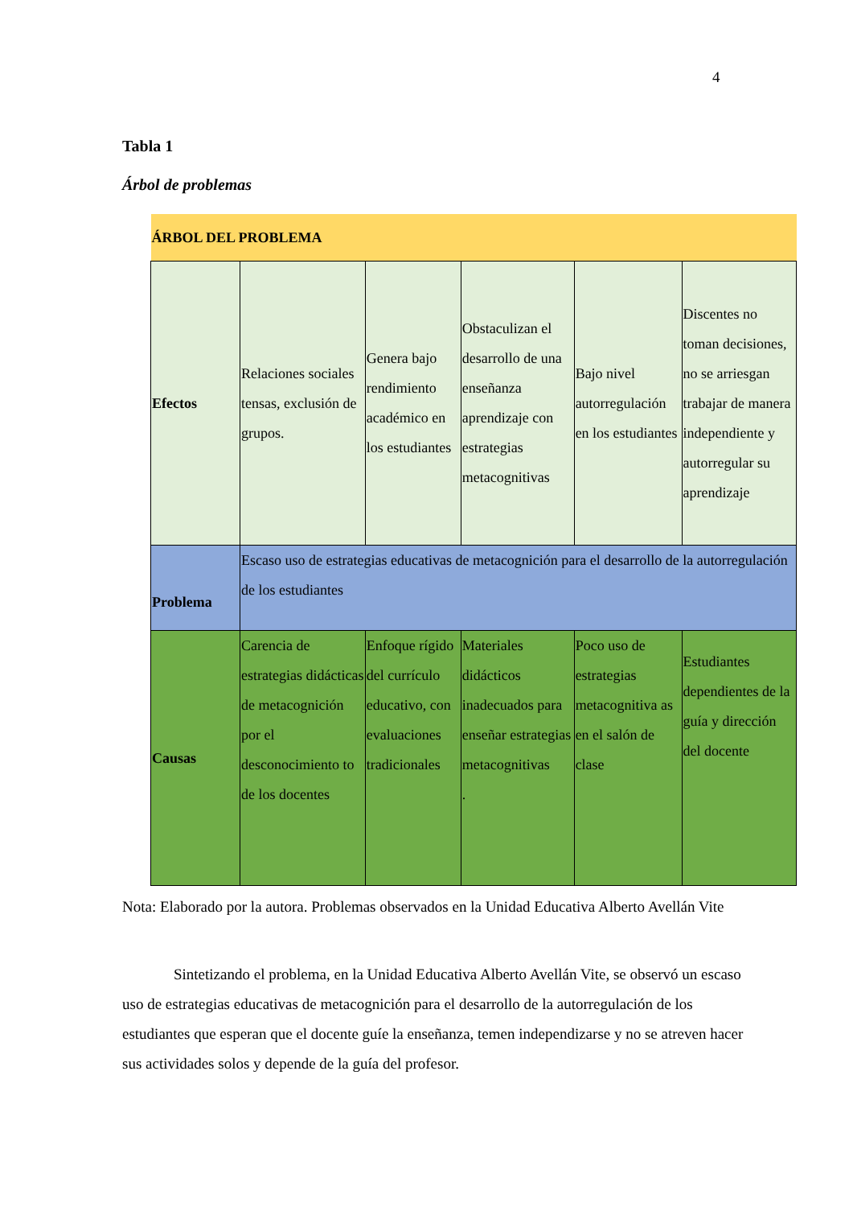4
Tabla 1
Árbol de problemas
| ÁRBOL DEL PROBLEMA | | | | | |
| Efectos | Relaciones sociales tensas, exclusión de grupos. | Genera bajo rendimiento académico en los estudiantes | Obstaculizan el desarrollo de una enseñanza aprendizaje con estrategias metacognitivas | Bajo nivel autorregulación en los estudiantes | Discentes no toman decisiones, no se arriesgan trabajar de manera independiente y autorregular su aprendizaje |
| Problema | Escaso uso de estrategias educativas de metacognición para el desarrollo de la autorregulación de los estudiantes | | | | |
| Causas | Carencia de estrategias didácticas de metacognición por el desconocimiento to de los docentes | Enfoque rígido del currículo educativo, con evaluaciones tradicionales | Materiales didácticos inadecuados para enseñar estrategias metacognitivas . | Poco uso de estrategias metacognitiva as en el salón de clase | Estudiantes dependientes de la guía y dirección del docente |
Nota: Elaborado por la autora. Problemas observados en la Unidad Educativa Alberto Avellán Vite
Sintetizando el problema, en la Unidad Educativa Alberto Avellán Vite, se observó un escaso uso de estrategias educativas de metacognición para el desarrollo de la autorregulación de los estudiantes que esperan que el docente guíe la enseñanza, temen independizarse y no se atreven hacer sus actividades solos y depende de la guía del profesor.